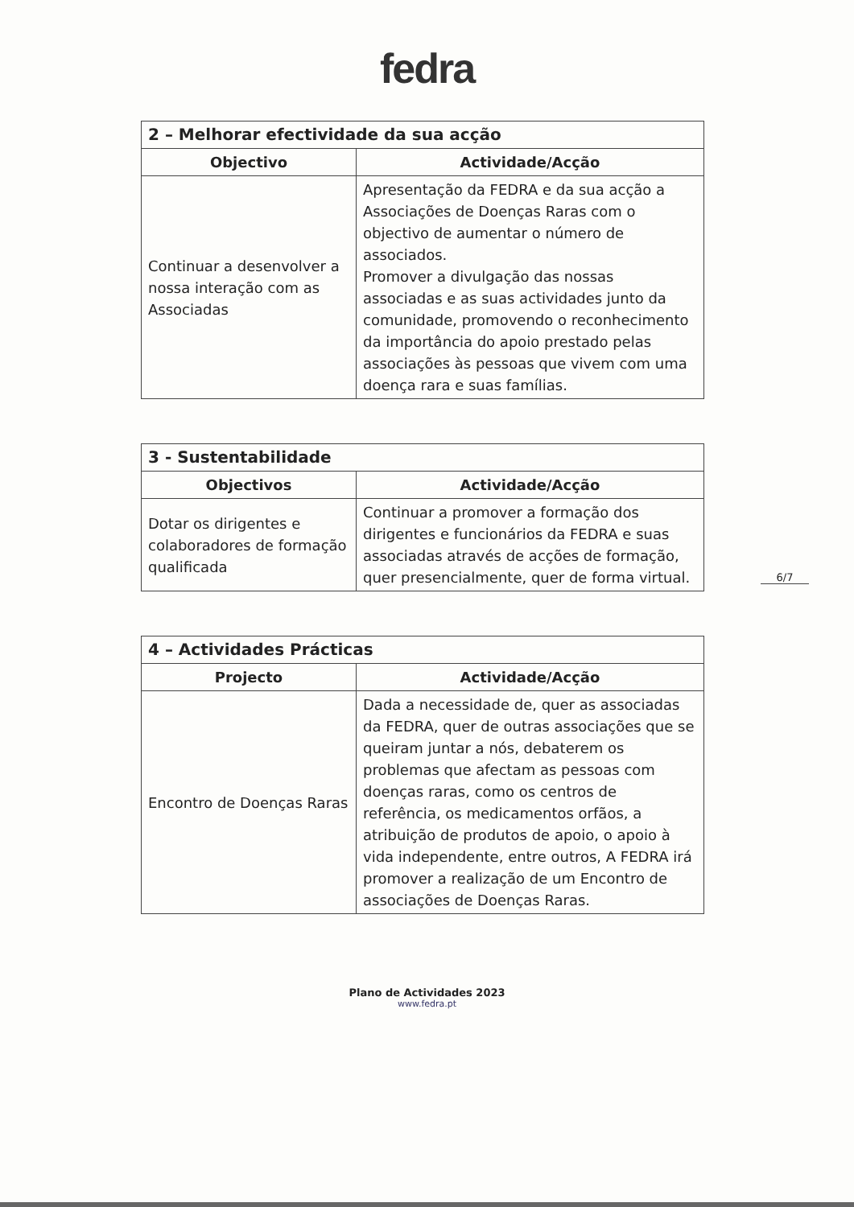fedra
| 2 – Melhorar efectividade da sua acção | |
| --- | --- |
| Objectivo | Actividade/Acção |
| Continuar a desenvolver a nossa interação com as Associadas | Apresentação da FEDRA e da sua acção a Associações de Doenças Raras com o objectivo de aumentar o número de associados. Promover a divulgação das nossas associadas e as suas actividades junto da comunidade, promovendo o reconhecimento da importância do apoio prestado pelas associações às pessoas que vivem com uma doença rara e suas famílias. |
| 3 - Sustentabilidade | |
| --- | --- |
| Objectivos | Actividade/Acção |
| Dotar os dirigentes e colaboradores de formação qualificada | Continuar a promover a formação dos dirigentes e funcionários da FEDRA e suas associadas através de acções de formação, quer presencialmente, quer de forma virtual. |
| 4 – Actividades Prácticas | |
| --- | --- |
| Projecto | Actividade/Acção |
| Encontro de Doenças Raras | Dada a necessidade de, quer as associadas da FEDRA, quer de outras associações que se queiram juntar a nós, debaterem os problemas que afectam as pessoas com doenças raras, como os centros de referência, os medicamentos orfãos, a atribuição de produtos de apoio, o apoio à vida independente, entre outros, A FEDRA irá promover a realização de um Encontro de associações de Doenças Raras. |
6/7
Plano de Actividades 2023
www.fedra.pt